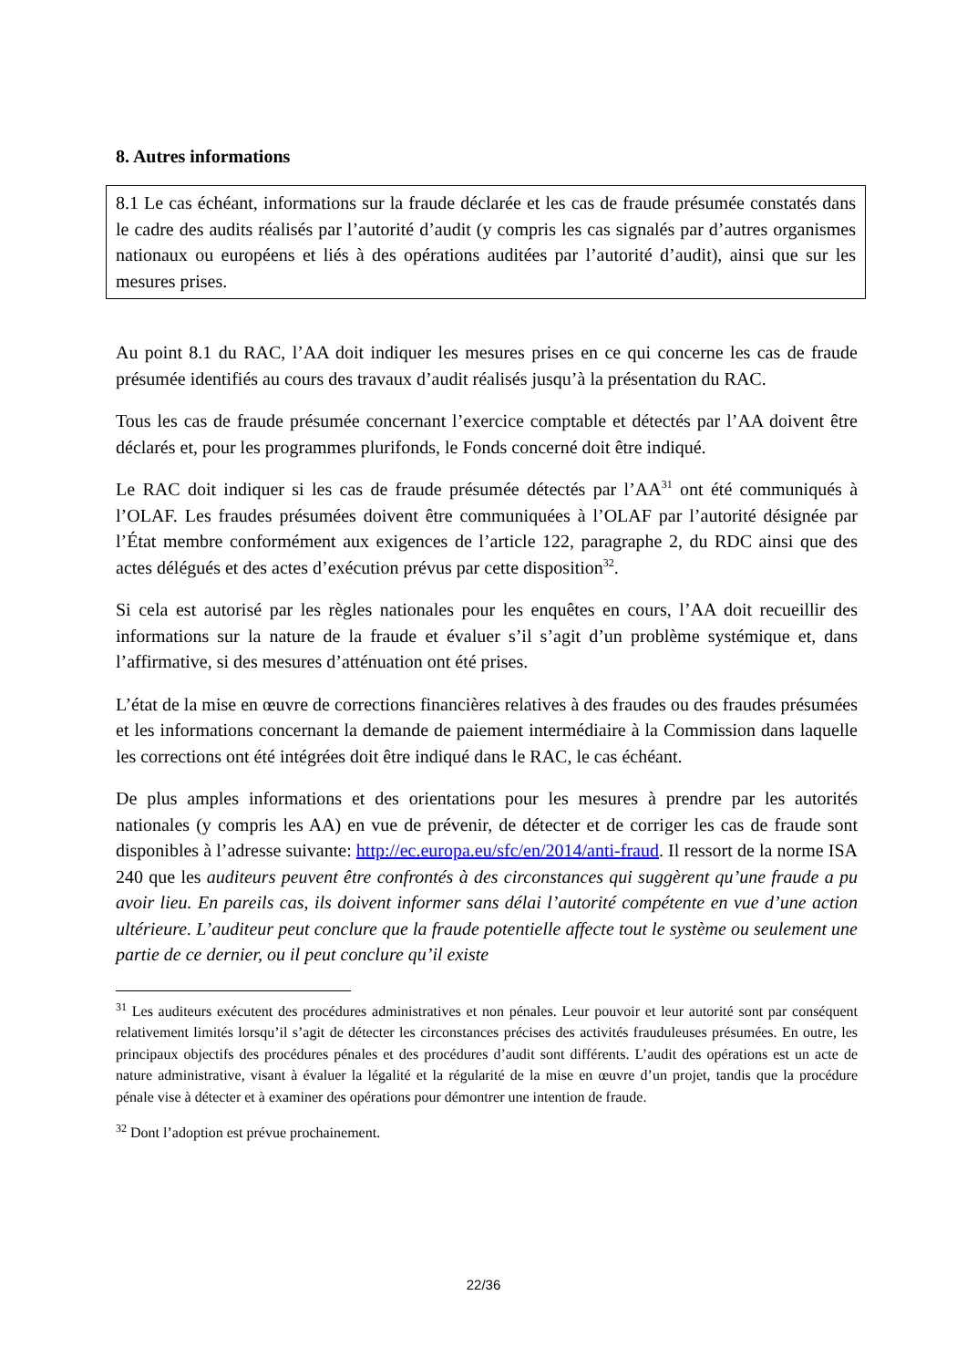8. Autres informations
8.1 Le cas échéant, informations sur la fraude déclarée et les cas de fraude présumée constatés dans le cadre des audits réalisés par l’autorité d’audit (y compris les cas signalés par d’autres organismes nationaux ou européens et liés à des opérations auditées par l’autorité d’audit), ainsi que sur les mesures prises.
Au point 8.1 du RAC, l’AA doit indiquer les mesures prises en ce qui concerne les cas de fraude présumée identifiés au cours des travaux d’audit réalisés jusqu’à la présentation du RAC.
Tous les cas de fraude présumée concernant l’exercice comptable et détectés par l’AA doivent être déclarés et, pour les programmes plurifonds, le Fonds concerné doit être indiqué.
Le RAC doit indiquer si les cas de fraude présumée détectés par l’AA<sup>31</sup> ont été communiqués à l’OLAF. Les fraudes présumées doivent être communiquées à l’OLAF par l’autorité désignée par l’État membre conformément aux exigences de l’article 122, paragraphe 2, du RDC ainsi que des actes délégués et des actes d’exécution prévus par cette disposition<sup>32</sup>.
Si cela est autorisé par les règles nationales pour les enquêtes en cours, l’AA doit recueillir des informations sur la nature de la fraude et évaluer s’il s’agit d’un problème systémique et, dans l’affirmative, si des mesures d’atténuation ont été prises.
L’état de la mise en œuvre de corrections financières relatives à des fraudes ou des fraudes présumées et les informations concernant la demande de paiement intermédiaire à la Commission dans laquelle les corrections ont été intégrées doit être indiqué dans le RAC, le cas échéant.
De plus amples informations et des orientations pour les mesures à prendre par les autorités nationales (y compris les AA) en vue de prévenir, de détecter et de corriger les cas de fraude sont disponibles à l’adresse suivante: http://ec.europa.eu/sfc/en/2014/anti-fraud. Il ressort de la norme ISA 240 que les auditeurs peuvent être confrontés à des circonstances qui suggèrent qu’une fraude a pu avoir lieu. En pareils cas, ils doivent informer sans délai l’autorité compétente en vue d’une action ultérieure. L’auditeur peut conclure que la fraude potentielle affecte tout le système ou seulement une partie de ce dernier, ou il peut conclure qu’il existe
<sup>31</sup> Les auditeurs exécutent des procédures administratives et non pénales. Leur pouvoir et leur autorité sont par conséquent relativement limités lorsqu’il s’agit de détecter les circonstances précises des activités frauduleuses présumées. En outre, les principaux objectifs des procédures pénales et des procédures d’audit sont différents. L’audit des opérations est un acte de nature administrative, visant à évaluer la légalité et la régularité de la mise en œuvre d’un projet, tandis que la procédure pénale vise à détecter et à examiner des opérations pour démontrer une intention de fraude.
<sup>32</sup> Dont l’adoption est prévue prochainement.
22/36